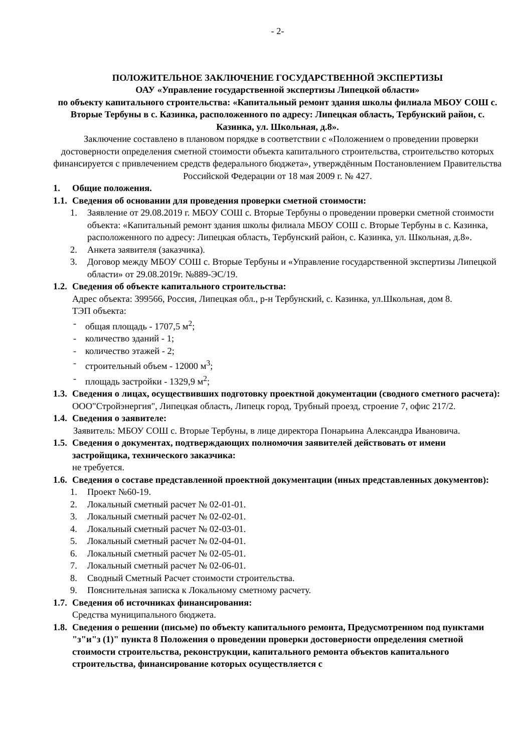- 2-
ПОЛОЖИТЕЛЬНОЕ ЗАКЛЮЧЕНИЕ ГОСУДАРСТВЕННОЙ ЭКСПЕРТИЗЫ
ОАУ «Управление государственной экспертизы Липецкой области»
по объекту капитального строительства: «Капитальный ремонт здания школы филиала МБОУ СОШ с. Вторые Тербуны в с. Казинка, расположенного по адресу: Липецкая область, Тербунский район, с. Казинка, ул. Школьная, д.8».
Заключение составлено в плановом порядке в соответствии с «Положением о проведении проверки достоверности определения сметной стоимости объекта капитального строительства, строительство которых финансируется с привлечением средств федерального бюджета», утверждённым Постановлением Правительства Российской Федерации от 18 мая 2009 г. № 427.
1. Общие положения.
1.1. Сведения об основании для проведения проверки сметной стоимости:
1. Заявление от 29.08.2019 г. МБОУ СОШ с. Вторые Тербуны о проведении проверки сметной стоимости объекта: «Капитальный ремонт здания школы филиала МБОУ СОШ с. Вторые Тербуны в с. Казинка, расположенного по адресу: Липецкая область, Тербунский район, с. Казинка, ул. Школьная, д.8».
2. Анкета заявителя (заказчика).
3. Договор между МБОУ СОШ с. Вторые Тербуны и «Управление государственной экспертизы Липецкой области» от 29.08.2019г. №889-ЭС/19.
1.2. Сведения об объекте капитального строительства:
Адрес объекта: 399566, Россия, Липецкая обл., р-н Тербунский, с. Казинка, ул.Школьная, дом 8.
ТЭП объекта:
- общая площадь - 1707,5 м<sup>2</sup>;
- количество зданий - 1;
- количество этажей - 2;
- строительный объем - 12000 м<sup>3</sup>;
- площадь застройки - 1329,9 м<sup>2</sup>;
1.3. Сведения о лицах, осуществивших подготовку проектной документации (сводного сметного расчета):
ООО"Стройэнергия", Липецкая область, Липецк город, Трубный проезд, строение 7, офис 217/2.
1.4. Сведения о заявителе:
Заявитель: МБОУ СОШ с. Вторые Тербуны, в лице директора Понарьина Александра Ивановича.
1.5. Сведения о документах, подтверждающих полномочия заявителей действовать от имени застройщика, технического заказчика:
не требуется.
1.6. Сведения о составе представленной проектной документации (иных представленных документов):
1. Проект №60-19.
2. Локальный сметный расчет № 02-01-01.
3. Локальный сметный расчет № 02-02-01.
4. Локальный сметный расчет № 02-03-01.
5. Локальный сметный расчет № 02-04-01.
6. Локальный сметный расчет № 02-05-01.
7. Локальный сметный расчет № 02-06-01.
8. Сводный Сметный Расчет стоимости строительства.
9. Пояснительная записка к Локальному сметному расчету.
1.7. Сведения об источниках финансирования:
Средства муниципального бюджета.
1.8. Сведения о решении (письме) по объекту капитального ремонта, Предусмотренном под пунктами "з"и"з (1)" пункта 8 Положения о проведении проверки достоверности определения сметной стоимости строительства, реконструкции, капитального ремонта объектов капитального строительства, финансирование которых осуществляется с